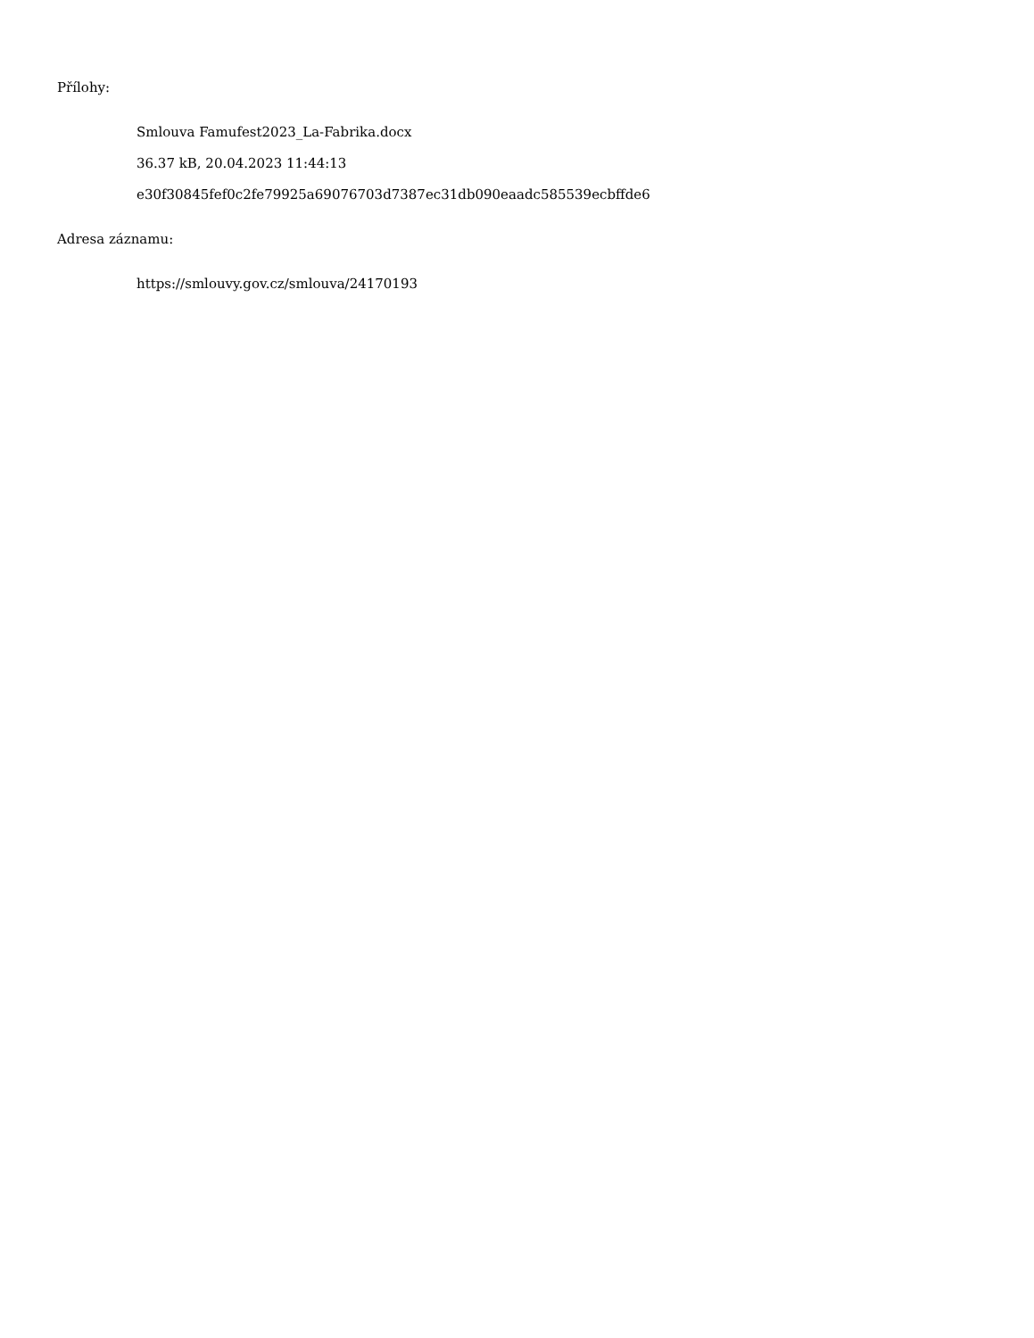Přílohy:
Smlouva Famufest2023_La-Fabrika.docx
36.37 kB, 20.04.2023 11:44:13
e30f30845fef0c2fe79925a69076703d7387ec31db090eaadc585539ecbffde6
Adresa záznamu:
https://smlouvy.gov.cz/smlouva/24170193